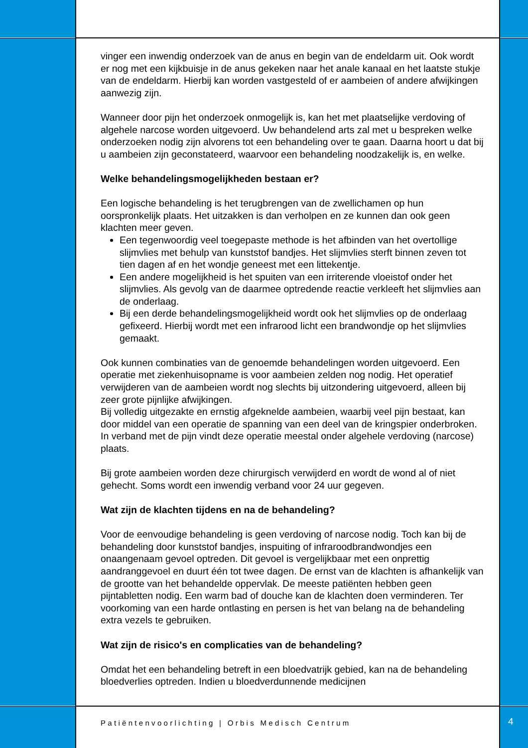vinger een inwendig onderzoek van de anus en begin van de endeldarm uit. Ook wordt er nog met een kijkbuisje in de anus gekeken naar het anale kanaal en het laatste stukje van de endeldarm. Hierbij kan worden vastgesteld of er aambeien of andere afwijkingen aanwezig zijn.
Wanneer door pijn het onderzoek onmogelijk is, kan het met plaatselijke verdoving of algehele narcose worden uitgevoerd. Uw behandelend arts zal met u bespreken welke onderzoeken nodig zijn alvorens tot een behandeling over te gaan. Daarna hoort u dat bij u aambeien zijn geconstateerd, waarvoor een behandeling noodzakelijk is, en welke.
Welke behandelingsmogelijkheden bestaan er?
Een logische behandeling is het terugbrengen van de zwellichamen op hun oorspronkelijk plaats. Het uitzakken is dan verholpen en ze kunnen dan ook geen klachten meer geven.
Een tegenwoordig veel toegepaste methode is het afbinden van het overtollige slijmvlies met behulp van kunststof bandjes. Het slijmvlies sterft binnen zeven tot tien dagen af en het wondje geneest met een littekentje.
Een andere mogelijkheid is het spuiten van een irriterende vloeistof onder het slijmvlies. Als gevolg van de daarmee optredende reactie verkleeft het slijmvlies aan de onderlaag.
Bij een derde behandelingsmogelijkheid wordt ook het slijmvlies op de onderlaag gefixeerd. Hierbij wordt met een infrarood licht een brandwondje op het slijmvlies gemaakt.
Ook kunnen combinaties van de genoemde behandelingen worden uitgevoerd. Een operatie met ziekenhuisopname is voor aambeien zelden nog nodig. Het operatief verwijderen van de aambeien wordt nog slechts bij uitzondering uitgevoerd, alleen bij zeer grote pijnlijke afwijkingen.
Bij volledig uitgezakte en ernstig afgeknelde aambeien, waarbij veel pijn bestaat, kan door middel van een operatie de spanning van een deel van de kringspier onderbroken. In verband met de pijn vindt deze operatie meestal onder algehele verdoving (narcose) plaats.
Bij grote aambeien worden deze chirurgisch verwijderd en wordt de wond al of niet gehecht. Soms wordt een inwendig verband voor 24 uur gegeven.
Wat zijn de klachten tijdens en na de behandeling?
Voor de eenvoudige behandeling is geen verdoving of narcose nodig. Toch kan bij de behandeling door kunststof bandjes, inspuiting of infraroodbrandwondjes een onaangenaam gevoel optreden. Dit gevoel is vergelijkbaar met een onprettig aandranggevoel en duurt één tot twee dagen. De ernst van de klachten is afhankelijk van de grootte van het behandelde oppervlak. De meeste patiënten hebben geen pijntabletten nodig. Een warm bad of douche kan de klachten doen verminderen. Ter voorkoming van een harde ontlasting en persen is het van belang na de behandeling extra vezels te gebruiken.
Wat zijn de risico's en complicaties van de behandeling?
Omdat het een behandeling betreft in een bloedvatrijk gebied, kan na de behandeling bloedverlies optreden. Indien u bloedverdunnende medicijnen
Patiëntenvoorlichting | Orbis Medisch Centrum
4